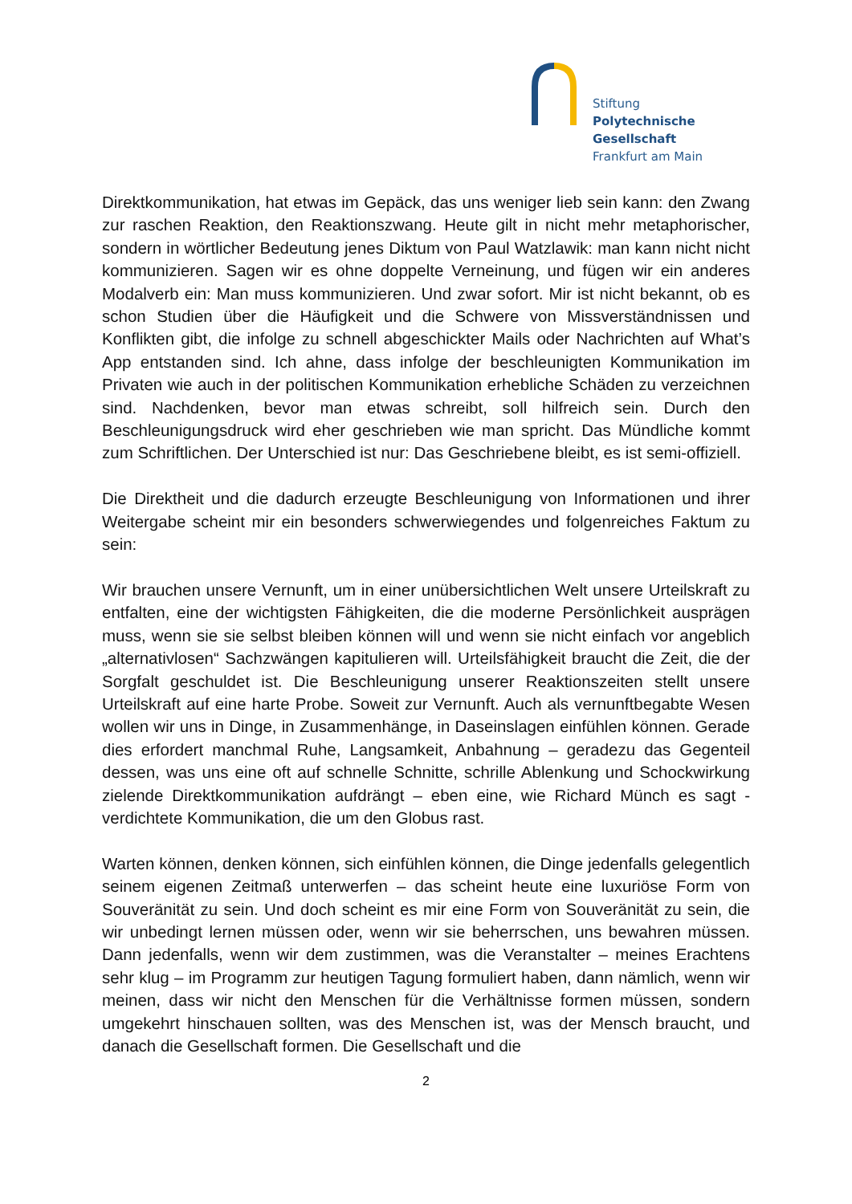Stiftung
Polytechnische
Gesellschaft
Frankfurt am Main
Direktkommunikation, hat etwas im Gepäck, das uns weniger lieb sein kann: den Zwang zur raschen Reaktion, den Reaktionszwang. Heute gilt in nicht mehr metaphorischer, sondern in wörtlicher Bedeutung jenes Diktum von Paul Watzlawik: man kann nicht nicht kommunizieren. Sagen wir es ohne doppelte Verneinung, und fügen wir ein anderes Modalverb ein: Man muss kommunizieren. Und zwar sofort. Mir ist nicht bekannt, ob es schon Studien über die Häufigkeit und die Schwere von Missverständnissen und Konflikten gibt, die infolge zu schnell abgeschickter Mails oder Nachrichten auf What’s App entstanden sind. Ich ahne, dass infolge der beschleunigten Kommunikation im Privaten wie auch in der politischen Kommunikation erhebliche Schäden zu verzeichnen sind. Nachdenken, bevor man etwas schreibt, soll hilfreich sein. Durch den Beschleunigungsdruck wird eher geschrieben wie man spricht. Das Mündliche kommt zum Schriftlichen. Der Unterschied ist nur: Das Geschriebene bleibt, es ist semi-offiziell.
Die Direktheit und die dadurch erzeugte Beschleunigung von Informationen und ihrer Weitergabe scheint mir ein besonders schwerwiegendes und folgenreiches Faktum zu sein:
Wir brauchen unsere Vernunft, um in einer unübersichtlichen Welt unsere Urteilskraft zu entfalten, eine der wichtigsten Fähigkeiten, die die moderne Persönlichkeit ausprägen muss, wenn sie sie selbst bleiben können will und wenn sie nicht einfach vor angeblich „alternativlosen“ Sachzwängen kapitulieren will. Urteilsfähigkeit braucht die Zeit, die der Sorgfalt geschuldet ist. Die Beschleunigung unserer Reaktionszeiten stellt unsere Urteilskraft auf eine harte Probe. Soweit zur Vernunft. Auch als vernunftbegabte Wesen wollen wir uns in Dinge, in Zusammenhänge, in Daseinslagen einfühlen können. Gerade dies erfordert manchmal Ruhe, Langsamkeit, Anbahnung – geradezu das Gegenteil dessen, was uns eine oft auf schnelle Schnitte, schrille Ablenkung und Schockwirkung zielende Direktkommunikation aufdrängt – eben eine, wie Richard Münch es sagt - verdichtete Kommunikation, die um den Globus rast.
Warten können, denken können, sich einfühlen können, die Dinge jedenfalls gelegentlich seinem eigenen Zeitmaß unterwerfen – das scheint heute eine luxuriöse Form von Souveränität zu sein. Und doch scheint es mir eine Form von Souveränität zu sein, die wir unbedingt lernen müssen oder, wenn wir sie beherrschen, uns bewahren müssen. Dann jedenfalls, wenn wir dem zustimmen, was die Veranstalter – meines Erachtens sehr klug – im Programm zur heutigen Tagung formuliert haben, dann nämlich, wenn wir meinen, dass wir nicht den Menschen für die Verhältnisse formen müssen, sondern umgekehrt hinschauen sollten, was des Menschen ist, was der Mensch braucht, und danach die Gesellschaft formen. Die Gesellschaft und die
2